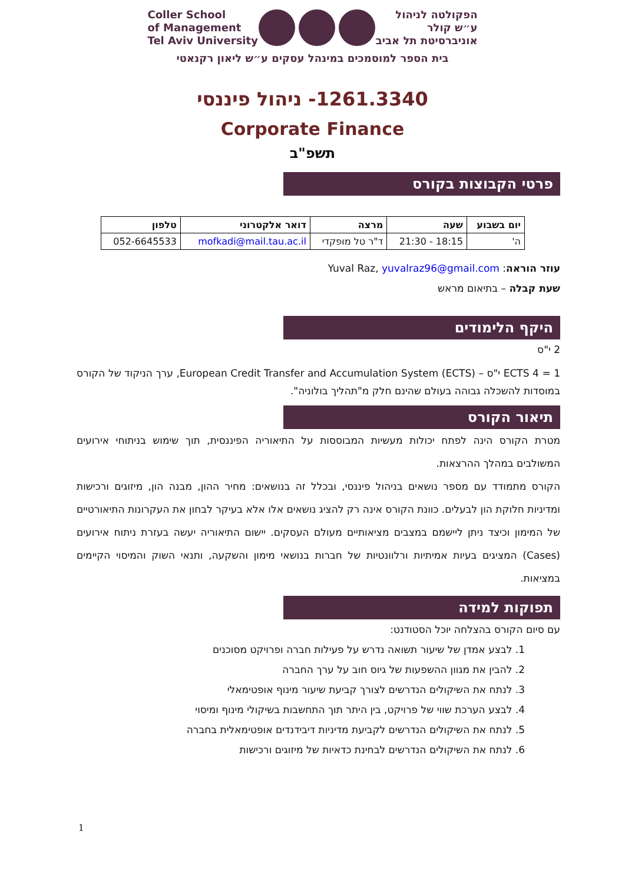הפקולטה לניהול
ע״ש קולר
אוניברסיטת תל אביב
Coller School
of Management
Tel Aviv University
בית הספר למוסמכים במינהל עסקים ע״ש ליאון רקנאטי
1261.3340- ניהול פיננסי
Corporate Finance
תשפ"ב
פרטי הקבוצות בקורס
| יום בשבוע | שעה | מרצה | דואר אלקטרוני | טלפון |
| --- | --- | --- | --- | --- |
| ה' | 18:15 - 21:30 | ד"ר טל מופקדי | mofkadi@mail.tau.ac.il | 052-6645533 |
עוזר הוראה: Yuval Raz, yuvalraz96@gmail.com
שעת קבלה – בתיאום מראש
היקף הלימודים
2 י"ס
ECTS 4 = 1 י"ס – European Credit Transfer and Accumulation System (ECTS), ערך הניקוד של הקורס במוסדות להשכלה גבוהה בעולם שהינם חלק מ"תהליך בולוניה".
תיאור הקורס
מטרת הקורס הינה לפתח יכולות מעשיות המבוססות על התיאוריה הפיננסית, תוך שימוש בניתוחי אירועים המשולבים במהלך ההרצאות.
הקורס מתמודד עם מספר נושאים בניהול פיננסי, ובכלל זה בנושאים: מחיר ההון, מבנה הון, מיזוגים ורכישות ומדיניות חלוקת הון לבעלים. כוונת הקורס אינה רק להציג נושאים אלו אלא בעיקר לבחון את העקרונות התיאורטיים של המימון וכיצד ניתן ליישמם במצבים מציאותיים מעולם העסקים. יישום התיאוריה יעשה בעזרת ניתוח אירועים (Cases) המציגים בעיות אמיתיות ורלוונטיות של חברות בנושאי מימון והשקעה, ותנאי השוק והמיסוי הקיימים במציאות.
תפוקות למידה
עם סיום הקורס בהצלחה יוכל הסטודנט:
1. לבצע אמדן של שיעור תשואה נדרש על פעילות חברה ופרויקט מסוכנים
2. להבין את מגוון ההשפעות של גיוס חוב על ערך החברה
3. לנתח את השיקולים הנדרשים לצורך קביעת שיעור מינוף אופטימאלי
4. לבצע הערכת שווי של פרויקט, בין היתר תוך התחשבות בשיקולי מינוף ומיסוי
5. לנתח את השיקולים הנדרשים לקביעת מדיניות דיבידנדים אופטימאלית בחברה
6. לנתח את השיקולים הנדרשים לבחינת כדאיות של מיזוגים ורכישות
1